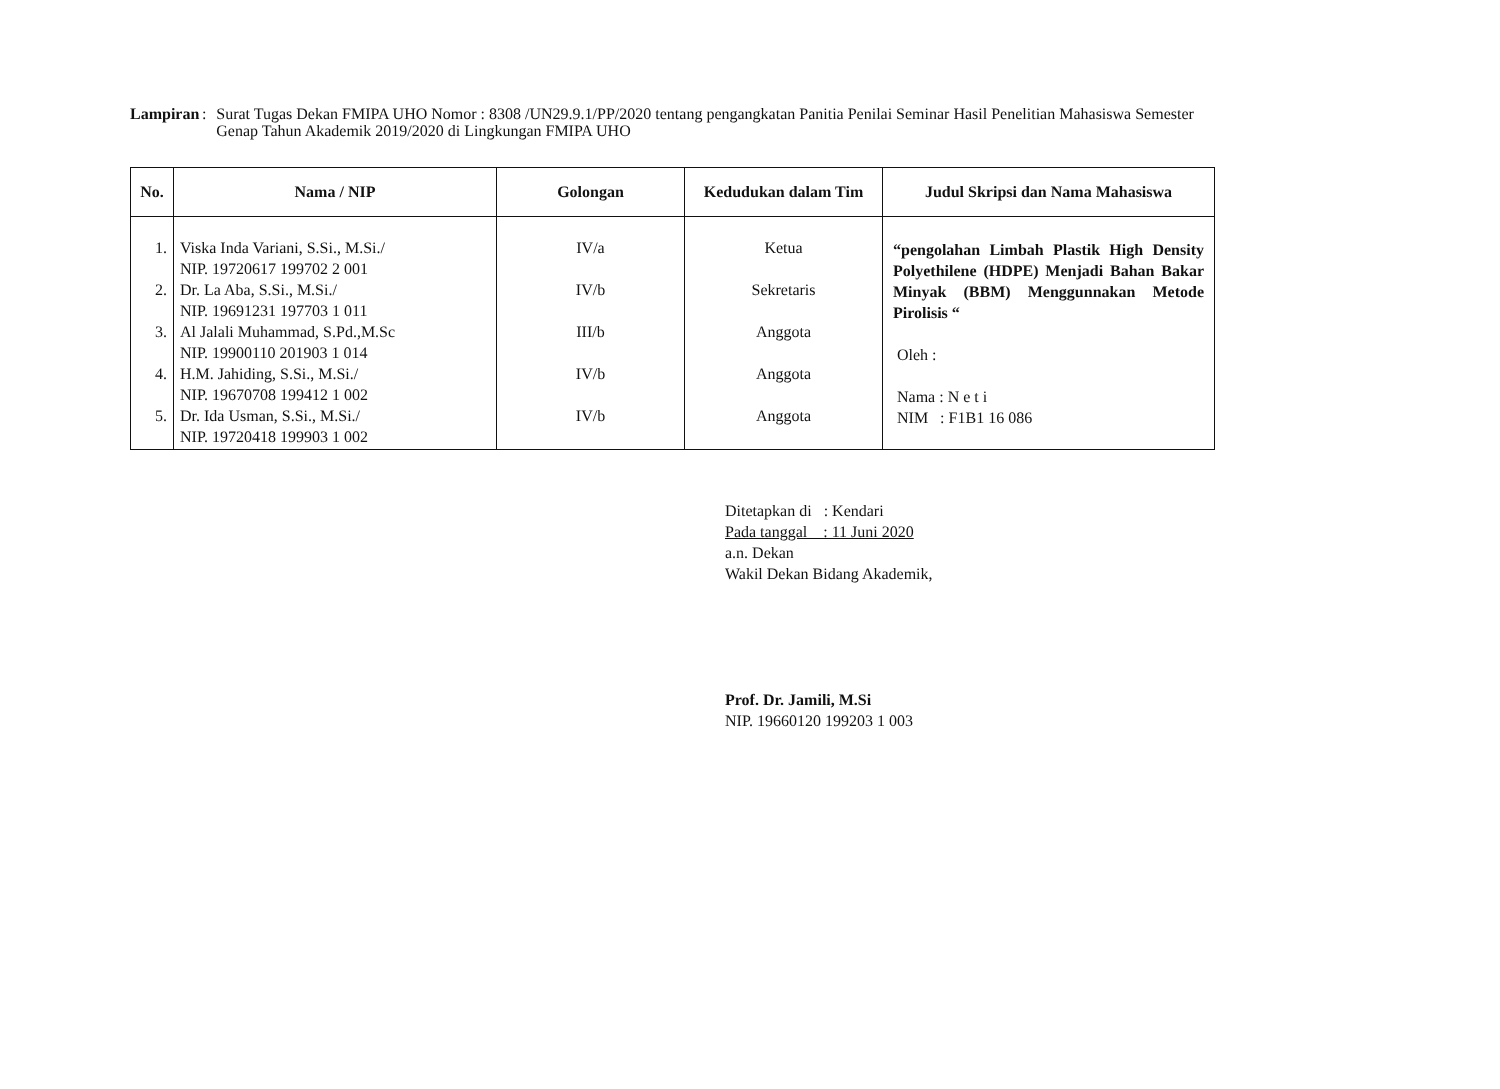Lampiran : Surat Tugas Dekan FMIPA UHO Nomor : 8308 /UN29.9.1/PP/2020 tentang pengangkatan Panitia Penilai Seminar Hasil Penelitian Mahasiswa Semester Genap Tahun Akademik 2019/2020 di Lingkungan FMIPA UHO
| No. | Nama / NIP | Golongan | Kedudukan dalam Tim | Judul Skripsi dan Nama Mahasiswa |
| --- | --- | --- | --- | --- |
| 1. 2. 3. 4. 5. | Viska Inda Variani, S.Si., M.Si./ NIP. 19720617 199702 2 001 Dr. La Aba, S.Si., M.Si./ NIP. 19691231 197703 1 011 Al Jalali Muhammad, S.Pd.,M.Sc NIP. 19900110 201903 1 014 H.M. Jahiding, S.Si., M.Si./ NIP. 19670708 199412 1 002 Dr. Ida Usman, S.Si., M.Si./ NIP. 19720418 199903 1 002 | IV/a IV/b III/b IV/b IV/b | Ketua Sekretaris Anggota Anggota Anggota | “pengolahan Limbah Plastik High Density Polyethilene (HDPE) Menjadi Bahan Bakar Minyak (BBM) Menggunnakan Metode Pirolisis “ Oleh : Nama : N e t i NIM : F1B1 16 086 |
Ditetapkan di : Kendari
Pada tanggal : 11 Juni 2020
a.n. Dekan
Wakil Dekan Bidang Akademik,
Prof. Dr. Jamili, M.Si
NIP. 19660120 199203 1 003